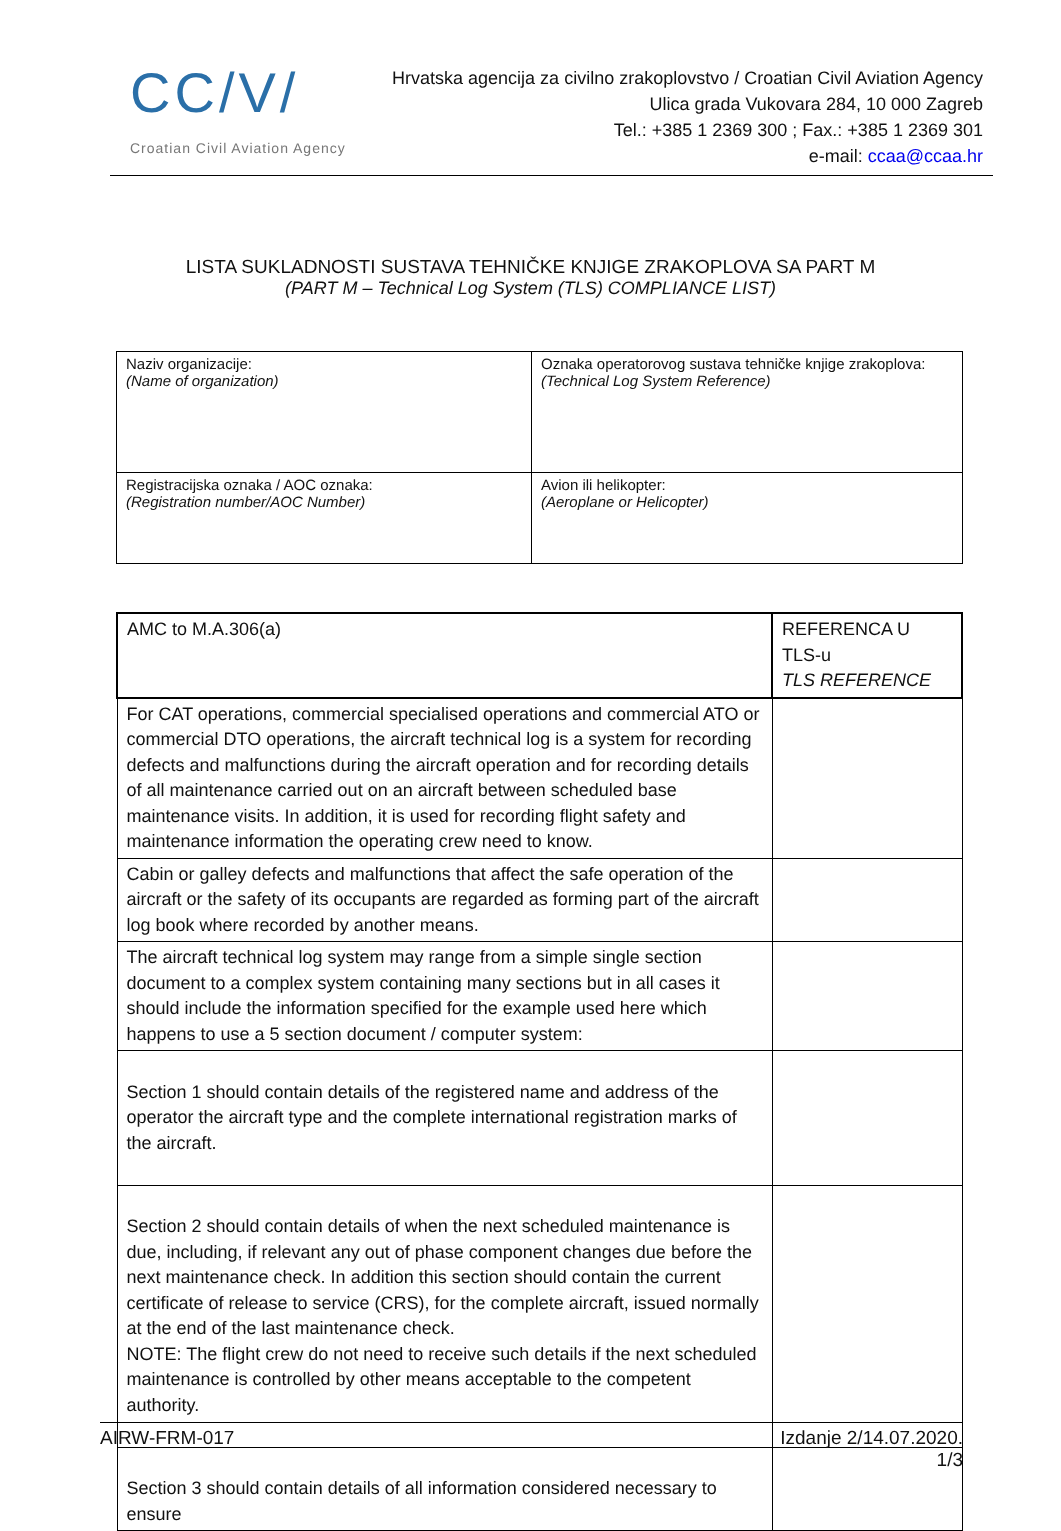CC/V/
Croatian Civil Aviation Agency
Hrvatska agencija za civilno zrakoplovstvo / Croatian Civil Aviation Agency
Ulica grada Vukovara 284, 10 000 Zagreb
Tel.: +385 1 2369 300 ; Fax.: +385 1 2369 301
e-mail: ccaa@ccaa.hr
LISTA SUKLADNOSTI SUSTAVA TEHNIČKE KNJIGE ZRAKOPLOVA SA PART M
(PART M – Technical Log System (TLS) COMPLIANCE LIST)
| Naziv organizacije: (Name of organization) | Oznaka operatorovog sustava tehničke knjige zrakoplova: (Technical Log System Reference) |
| Registracijska oznaka / AOC oznaka: (Registration number/AOC Number) | Avion ili helikopter: (Aeroplane or Helicopter) |
| AMC to M.A.306(a) | REFERENCA U TLS-u TLS REFERENCE |
| --- | --- |
| For CAT operations, commercial specialised operations and commercial ATO or commercial DTO operations, the aircraft technical log is a system for recording defects and malfunctions during the aircraft operation and for recording details of all maintenance carried out on an aircraft between scheduled base maintenance visits. In addition, it is used for recording flight safety and maintenance information the operating crew need to know. | |
| Cabin or galley defects and malfunctions that affect the safe operation of the aircraft or the safety of its occupants are regarded as forming part of the aircraft log book where recorded by another means. | |
| The aircraft technical log system may range from a simple single section document to a complex system containing many sections but in all cases it should include the information specified for the example used here which happens to use a 5 section document / computer system: | |
| Section 1 should contain details of the registered name and address of the operator the aircraft type and the complete international registration marks of the aircraft. | |
| Section 2 should contain details of when the next scheduled maintenance is due, including, if relevant any out of phase component changes due before the next maintenance check. In addition this section should contain the current certificate of release to service (CRS), for the complete aircraft, issued normally at the end of the last maintenance check. NOTE: The flight crew do not need to receive such details if the next scheduled maintenance is controlled by other means acceptable to the competent authority. | |
| Section 3 should contain details of all information considered necessary to ensure | |
AIRW-FRM-017 Izdanje 2/14.07.2020.
1/3